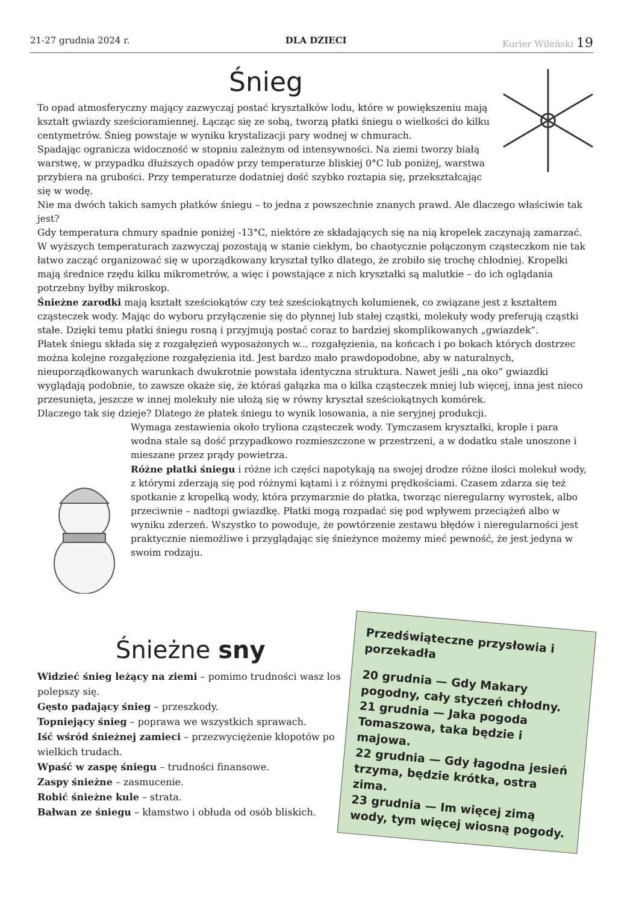21-27 grudnia 2024 r. DLA DZIECI Kurier Wileński 19
Śnieg
To opad atmosferyczny mający zazwyczaj postać kryształków lodu, które w powiększeniu mają kształt gwiazdy sześcioramiennej. Łącząc się ze sobą, tworzą płatki śniegu o wielkości do kilku centymetrów. Śnieg powstaje w wyniku krystalizacji pary wodnej w chmurach.
Spadając ogranicza widoczność w stopniu zależnym od intensywności. Na ziemi tworzy białą warstwę, w przypadku dłuższych opadów przy temperaturze bliskiej 0°C lub poniżej, warstwa przybiera na grubości. Przy temperaturze dodatniej dość szybko roztapia się, przekształcając się w wodę.
Nie ma dwóch takich samych płatków śniegu – to jedna z powszechnie znanych prawd. Ale dlaczego właściwie tak jest?
Gdy temperatura chmury spadnie poniżej -13°C, niektóre ze składających się na nią kropelek zaczynają zamarzać. W wyższych temperaturach zazwyczaj pozostają w stanie ciekłym, bo chaotycznie połączonym cząsteczkom nie tak łatwo zacząć organizować się w uporządkowany kryształ tylko dlatego, że zrobiło się trochę chłodniej. Kropelki mają średnice rzędu kilku mikrometrów, a więc i powstające z nich kryształki są malutkie – do ich oglądania potrzebny byłby mikroskop.
Śnieżne zarodki mają kształt sześciokątów czy też sześciokątnych kolumienek, co związane jest z kształtem cząsteczek wody. Mając do wyboru przyłączenie się do płynnej lub stałej cząstki, molekuły wody preferują cząstki stałe. Dzięki temu płatki śniegu rosną i przyjmują postać coraz to bardziej skomplikowanych „gwiazdek”.
Płatek śniegu składa się z rozgałęzień wyposażonych w... rozgałęzienia, na końcach i po bokach których dostrzec można kolejne rozgałęzione rozgałęzienia itd. Jest bardzo mało prawdopodobne, aby w naturalnych, nieuporządkowanych warunkach dwukrotnie powstała identyczna struktura. Nawet jeśli „na oko” gwiazdki wyglądają podobnie, to zawsze okaże się, że któraś gałązka ma o kilka cząsteczek mniej lub więcej, inna jest nieco przesunięta, jeszcze w innej molekuły nie ułożą się w równy kryształ sześciokątnych komórek.
Dlaczego tak się dzieje? Dlatego że płatek śniegu to wynik losowania, a nie seryjnej produkcji.
Wymaga zestawienia około tryliona cząsteczek wody. Tymczasem kryształki, krople i para wodna stale są dość przypadkowo rozmieszczone w przestrzeni, a w dodatku stale unoszone i mieszane przez prądy powietrza.
Różne płatki śniegu i różne ich części napotykają na swojej drodze różne ilości molekuł wody, z którymi zderzają się pod różnymi kątami i z różnymi prędkościami. Czasem zdarza się też spotkanie z kropelką wody, która przymarznie do płatka, tworząc nieregularny wyrostek, albo przeciwnie – nadtopi gwiazdkę. Płatki mogą rozpadać się pod wpływem przeciążeń albo w wyniku zderzeń. Wszystko to powoduje, że powtórzenie zestawu błędów i nieregularności jest praktycznie niemożliwe i przyglądając się śnieżynce możemy mieć pewność, że jest jedyna w swoim rodzaju.
Śnieżne sny
Widzieć śnieg leżący na ziemi – pomimo trudności wasz los polepszy się.
Gęsto padający śnieg – przeszkody.
Topniejący śnieg – poprawa we wszystkich sprawach.
Iść wśród śnieżnej zamieci – przezwyciężenie kłopotów po wielkich trudach.
Wpaść w zaspę śniegu – trudności finansowe.
Zaspy śnieżne – zasmucenie.
Robić śnieżne kule – strata.
Bałwan ze śniegu – kłamstwo i obłuda od osób bliskich.
Przedświąteczne przysłowia i porzekadła
20 grudnia — Gdy Makary pogodny, cały styczeń chłodny.
21 grudnia — Jaka pogoda Tomaszowa, taka będzie i majowa.
22 grudnia — Gdy łagodna jesień trzyma, będzie krótka, ostra zima.
23 grudnia — Im więcej zimą wody, tym więcej wiosną pogody.